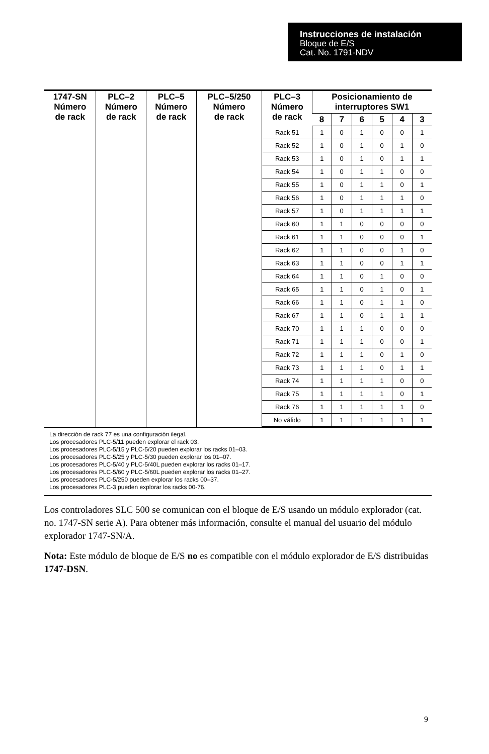Instrucciones de instalación
Bloque de E/S
Cat. No. 1791-NDV
| 1747-SN Número de rack | PLC–2 Número de rack | PLC–5 Número de rack | PLC–5/250 Número de rack | PLC–3 Número de rack | Posicionamiento de interruptores SW1 | | | | | |
| --- | --- | --- | --- | --- | --- | --- | --- | --- | --- | --- |
| | | | | | 8 | 7 | 6 | 5 | 4 | 3 |
| | | | | Rack 51 | 1 | 0 | 1 | 0 | 0 | 1 |
| | | | | Rack 52 | 1 | 0 | 1 | 0 | 1 | 0 |
| | | | | Rack 53 | 1 | 0 | 1 | 0 | 1 | 1 |
| | | | | Rack 54 | 1 | 0 | 1 | 1 | 0 | 0 |
| | | | | Rack 55 | 1 | 0 | 1 | 1 | 0 | 1 |
| | | | | Rack 56 | 1 | 0 | 1 | 1 | 1 | 0 |
| | | | | Rack 57 | 1 | 0 | 1 | 1 | 1 | 1 |
| | | | | Rack 60 | 1 | 1 | 0 | 0 | 0 | 0 |
| | | | | Rack 61 | 1 | 1 | 0 | 0 | 0 | 1 |
| | | | | Rack 62 | 1 | 1 | 0 | 0 | 1 | 0 |
| | | | | Rack 63 | 1 | 1 | 0 | 0 | 1 | 1 |
| | | | | Rack 64 | 1 | 1 | 0 | 1 | 0 | 0 |
| | | | | Rack 65 | 1 | 1 | 0 | 1 | 0 | 1 |
| | | | | Rack 66 | 1 | 1 | 0 | 1 | 1 | 0 |
| | | | | Rack 67 | 1 | 1 | 0 | 1 | 1 | 1 |
| | | | | Rack 70 | 1 | 1 | 1 | 0 | 0 | 0 |
| | | | | Rack 71 | 1 | 1 | 1 | 0 | 0 | 1 |
| | | | | Rack 72 | 1 | 1 | 1 | 0 | 1 | 0 |
| | | | | Rack 73 | 1 | 1 | 1 | 0 | 1 | 1 |
| | | | | Rack 74 | 1 | 1 | 1 | 1 | 0 | 0 |
| | | | | Rack 75 | 1 | 1 | 1 | 1 | 0 | 1 |
| | | | | Rack 76 | 1 | 1 | 1 | 1 | 1 | 0 |
| | | | | No válido | 1 | 1 | 1 | 1 | 1 | 1 |
La dirección de rack 77 es una configuración ilegal.
Los procesadores PLC-5/11 pueden explorar el rack 03.
Los procesadores PLC-5/15 y PLC-5/20 pueden explorar los racks 01–03.
Los procesadores PLC-5/25 y PLC-5/30 pueden explorar los 01–07.
Los procesadores PLC-5/40 y PLC-5/40L pueden explorar los racks 01–17.
Los procesadores PLC-5/60 y PLC-5/60L pueden explorar los racks 01–27.
Los procesadores PLC-5/250 pueden explorar los racks 00–37.
Los procesadores PLC-3 pueden explorar los racks 00-76.
Los controladores SLC 500 se comunican con el bloque de E/S usando un módulo explorador (cat. no. 1747-SN serie A). Para obtener más información, consulte el manual del usuario del módulo explorador 1747-SN/A.
Nota: Este módulo de bloque de E/S no es compatible con el módulo explorador de E/S distribuidas 1747-DSN.
9